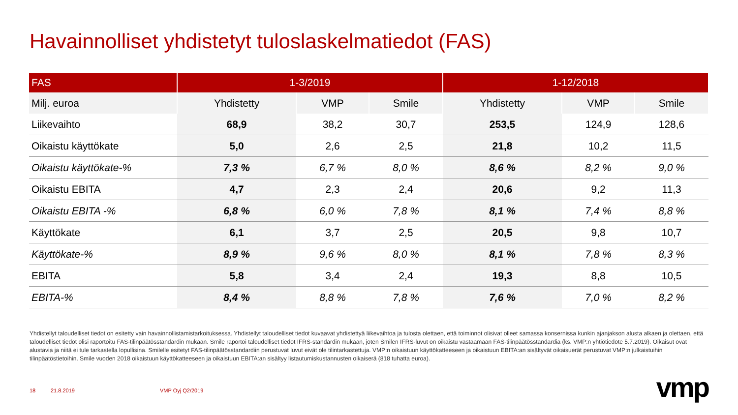Havainnolliset yhdistetyt tuloslaskelmatiedot (FAS)
| FAS | 1-3/2019 | | | 1-12/2018 | | |
| --- | --- | --- | --- | --- | --- | --- |
| Milj. euroa | Yhdistetty | VMP | Smile | Yhdistetty | VMP | Smile |
| Liikevaihto | 68,9 | 38,2 | 30,7 | 253,5 | 124,9 | 128,6 |
| Oikaistu käyttökate | 5,0 | 2,6 | 2,5 | 21,8 | 10,2 | 11,5 |
| Oikaistu käyttökate-% | 7,3 % | 6,7 % | 8,0 % | 8,6 % | 8,2 % | 9,0 % |
| Oikaistu EBITA | 4,7 | 2,3 | 2,4 | 20,6 | 9,2 | 11,3 |
| Oikaistu EBITA -% | 6,8 % | 6,0 % | 7,8 % | 8,1 % | 7,4 % | 8,8 % |
| Käyttökate | 6,1 | 3,7 | 2,5 | 20,5 | 9,8 | 10,7 |
| Käyttökate-% | 8,9 % | 9,6 % | 8,0 % | 8,1 % | 7,8 % | 8,3 % |
| EBITA | 5,8 | 3,4 | 2,4 | 19,3 | 8,8 | 10,5 |
| EBITA-% | 8,4 % | 8,8 % | 7,8 % | 7,6 % | 7,0 % | 8,2 % |
Yhdistellyt taloudelliset tiedot on esitetty vain havainnollistamistarkoituksessa. Yhdistellyt taloudelliset tiedot kuvaavat yhdistettyä liikevaihtoa ja tulosta olettaen, että toiminnot olisivat olleet samassa konsernissa kunkin ajanjakson alusta alkaen ja olettaen, että taloudelliset tiedot olisi raportoitu FAS-tilinpäätösstandardin mukaan. Smile raportoi taloudelliset tiedot IFRS-standardin mukaan, joten Smilen IFRS-luvut on oikaistu vastaamaan FAS-tilinpäätösstandardia (ks. VMP:n yhtiötiedote 5.7.2019). Oikaisut ovat alustavia ja niitä ei tule tarkastella lopullisina. Smilelle esitetyt FAS-tilinpäätösstandardiin perustuvat luvut eivät ole tilintarkastettuja. VMP:n oikaistuun käyttökatteeseen ja oikaistuun EBITA:an sisältyvät oikaisuerät perustuvat VMP:n julkaistuihin tilinpäätöstietoihin. Smile vuoden 2018 oikaistuun käyttökatteeseen ja oikaistuun EBITA:an sisältyy listautumiskustannusten oikaiserä (818 tuhatta euroa).
18 21.8.2019 VMP Oyj Q2/2019 vmp